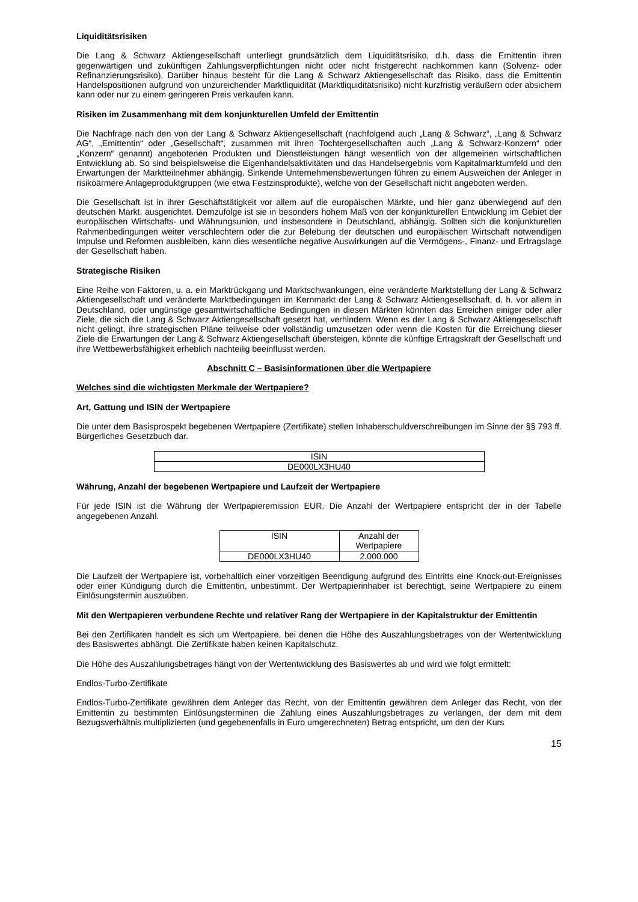Liquiditätsrisiken
Die Lang & Schwarz Aktiengesellschaft unterliegt grundsätzlich dem Liquiditätsrisiko, d.h. dass die Emittentin ihren gegenwärtigen und zukünftigen Zahlungsverpflichtungen nicht oder nicht fristgerecht nachkommen kann (Solvenz- oder Refinanzierungsrisiko). Darüber hinaus besteht für die Lang & Schwarz Aktiengesellschaft das Risiko, dass die Emittentin Handelspositionen aufgrund von unzureichender Marktliquidität (Marktliquiditätsrisiko) nicht kurzfristig veräußern oder absichern kann oder nur zu einem geringeren Preis verkaufen kann.
Risiken im Zusammenhang mit dem konjunkturellen Umfeld der Emittentin
Die Nachfrage nach den von der Lang & Schwarz Aktiengesellschaft (nachfolgend auch „Lang & Schwarz“, „Lang & Schwarz AG“, „Emittentin“ oder „Gesellschaft“, zusammen mit ihren Tochtergesellschaften auch „Lang & Schwarz-Konzern“ oder „Konzern“ genannt) angebotenen Produkten und Dienstleistungen hängt wesentlich von der allgemeinen wirtschaftlichen Entwicklung ab. So sind beispielsweise die Eigenhandelsaktivitäten und das Handelsergebnis vom Kapitalmarktumfeld und den Erwartungen der Marktteilnehmer abhängig. Sinkende Unternehmensbewertungen führen zu einem Ausweichen der Anleger in risikoärmere Anlageproduktgruppen (wie etwa Festzinsprodukte), welche von der Gesellschaft nicht angeboten werden.
Die Gesellschaft ist in ihrer Geschäftstätigkeit vor allem auf die europäischen Märkte, und hier ganz überwiegend auf den deutschen Markt, ausgerichtet. Demzufolge ist sie in besonders hohem Maß von der konjunkturellen Entwicklung im Gebiet der europäischen Wirtschafts- und Währungsunion, und insbesondere in Deutschland, abhängig. Sollten sich die konjunkturellen Rahmenbedingungen weiter verschlechtern oder die zur Belebung der deutschen und europäischen Wirtschaft notwendigen Impulse und Reformen ausbleiben, kann dies wesentliche negative Auswirkungen auf die Vermögens-, Finanz- und Ertragslage der Gesellschaft haben.
Strategische Risiken
Eine Reihe von Faktoren, u. a. ein Marktrückgang und Marktschwankungen, eine veränderte Marktstellung der Lang & Schwarz Aktiengesellschaft und veränderte Marktbedingungen im Kernmarkt der Lang & Schwarz Aktiengesellschaft, d. h. vor allem in Deutschland, oder ungünstige gesamtwirtschaftliche Bedingungen in diesen Märkten könnten das Erreichen einiger oder aller Ziele, die sich die Lang & Schwarz Aktiengesellschaft gesetzt hat, verhindern. Wenn es der Lang & Schwarz Aktiengesellschaft nicht gelingt, ihre strategischen Pläne teilweise oder vollständig umzusetzen oder wenn die Kosten für die Erreichung dieser Ziele die Erwartungen der Lang & Schwarz Aktiengesellschaft übersteigen, könnte die künftige Ertragskraft der Gesellschaft und ihre Wettbewerbsfähigkeit erheblich nachteilig beeinflusst werden.
Abschnitt C – Basisinformationen über die Wertpapiere
Welches sind die wichtigsten Merkmale der Wertpapiere?
Art, Gattung und ISIN der Wertpapiere
Die unter dem Basisprospekt begebenen Wertpapiere (Zertifikate) stellen Inhaberschuldverschreibungen im Sinne der §§ 793 ff. Bürgerliches Gesetzbuch dar.
| ISIN |
| DE000LX3HU40 |
Währung, Anzahl der begebenen Wertpapiere und Laufzeit der Wertpapiere
Für jede ISIN ist die Währung der Wertpapieremission EUR. Die Anzahl der Wertpapiere entspricht der in der Tabelle angegebenen Anzahl.
| ISIN | Anzahl der Wertpapiere |
| DE000LX3HU40 | 2.000.000 |
Die Laufzeit der Wertpapiere ist, vorbehaltlich einer vorzeitigen Beendigung aufgrund des Eintritts eine Knock-out-Ereignisses oder einer Kündigung durch die Emittentin, unbestimmt. Der Wertpapierinhaber ist berechtigt, seine Wertpapiere zu einem Einlösungstermin auszuüben.
Mit den Wertpapieren verbundene Rechte und relativer Rang der Wertpapiere in der Kapitalstruktur der Emittentin
Bei den Zertifikaten handelt es sich um Wertpapiere, bei denen die Höhe des Auszahlungsbetrages von der Wertentwicklung des Basiswertes abhängt. Die Zertifikate haben keinen Kapitalschutz.
Die Höhe des Auszahlungsbetrages hängt von der Wertentwicklung des Basiswertes ab und wird wie folgt ermittelt:
Endlos-Turbo-Zertifikate
Endlos-Turbo-Zertifikate gewähren dem Anleger das Recht, von der Emittentin gewähren dem Anleger das Recht, von der Emittentin zu bestimmten Einlösungsterminen die Zahlung eines Auszahlungsbetrages zu verlangen, der dem mit dem Bezugsverhältnis multiplizierten (und gegebenenfalls in Euro umgerechneten) Betrag entspricht, um den der Kurs
15